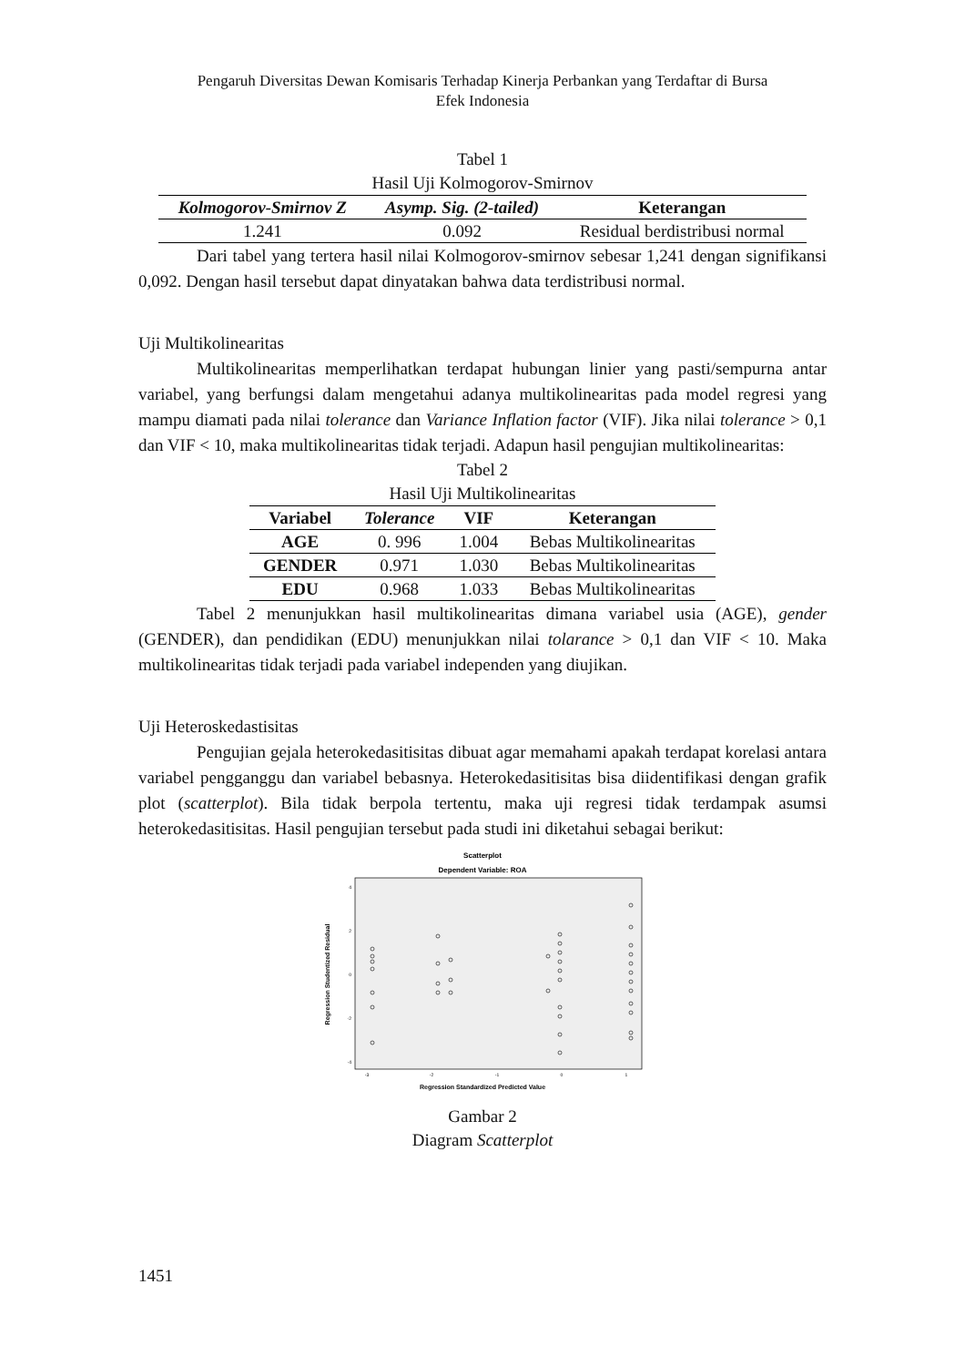Pengaruh Diversitas Dewan Komisaris Terhadap Kinerja Perbankan yang Terdaftar di Bursa
Efek Indonesia
Tabel 1
Hasil Uji Kolmogorov-Smirnov
| Kolmogorov-Smirnov Z | Asymp. Sig. (2-tailed) | Keterangan |
| --- | --- | --- |
| 1.241 | 0.092 | Residual berdistribusi normal |
Dari tabel yang tertera hasil nilai Kolmogorov-smirnov sebesar 1,241 dengan signifikansi 0,092. Dengan hasil tersebut dapat dinyatakan bahwa data terdistribusi normal.
Uji Multikolinearitas
Multikolinearitas memperlihatkan terdapat hubungan linier yang pasti/sempurna antar variabel, yang berfungsi dalam mengetahui adanya multikolinearitas pada model regresi yang mampu diamati pada nilai tolerance dan Variance Inflation factor (VIF). Jika nilai tolerance > 0,1 dan VIF < 10, maka multikolinearitas tidak terjadi. Adapun hasil pengujian multikolinearitas:
Tabel 2
Hasil Uji Multikolinearitas
| Variabel | Tolerance | VIF | Keterangan |
| --- | --- | --- | --- |
| AGE | 0. 996 | 1.004 | Bebas Multikolinearitas |
| GENDER | 0.971 | 1.030 | Bebas Multikolinearitas |
| EDU | 0.968 | 1.033 | Bebas Multikolinearitas |
Tabel 2 menunjukkan hasil multikolinearitas dimana variabel usia (AGE), gender (GENDER), dan pendidikan (EDU) menunjukkan nilai tolarance > 0,1 dan VIF < 10. Maka multikolinearitas tidak terjadi pada variabel independen yang diujikan.
Uji Heteroskedastisitas
Pengujian gejala heterokedasitisitas dibuat agar memahami apakah terdapat korelasi antara variabel pengganggu dan variabel bebasnya. Heterokedasitisitas bisa diidentifikasi dengan grafik plot (scatterplot). Bila tidak berpola tertentu, maka uji regresi tidak terdampak asumsi heterokedasitisitas. Hasil pengujian tersebut pada studi ini diketahui sebagai berikut:
Scatterplot
Dependent Variable: ROA
4
2
0
-2
-4
-3
-2
-1
0
1
Regression Standardized Predicted Value
Regression Studentized Residual
Gambar 2
Diagram Scatterplot
1451